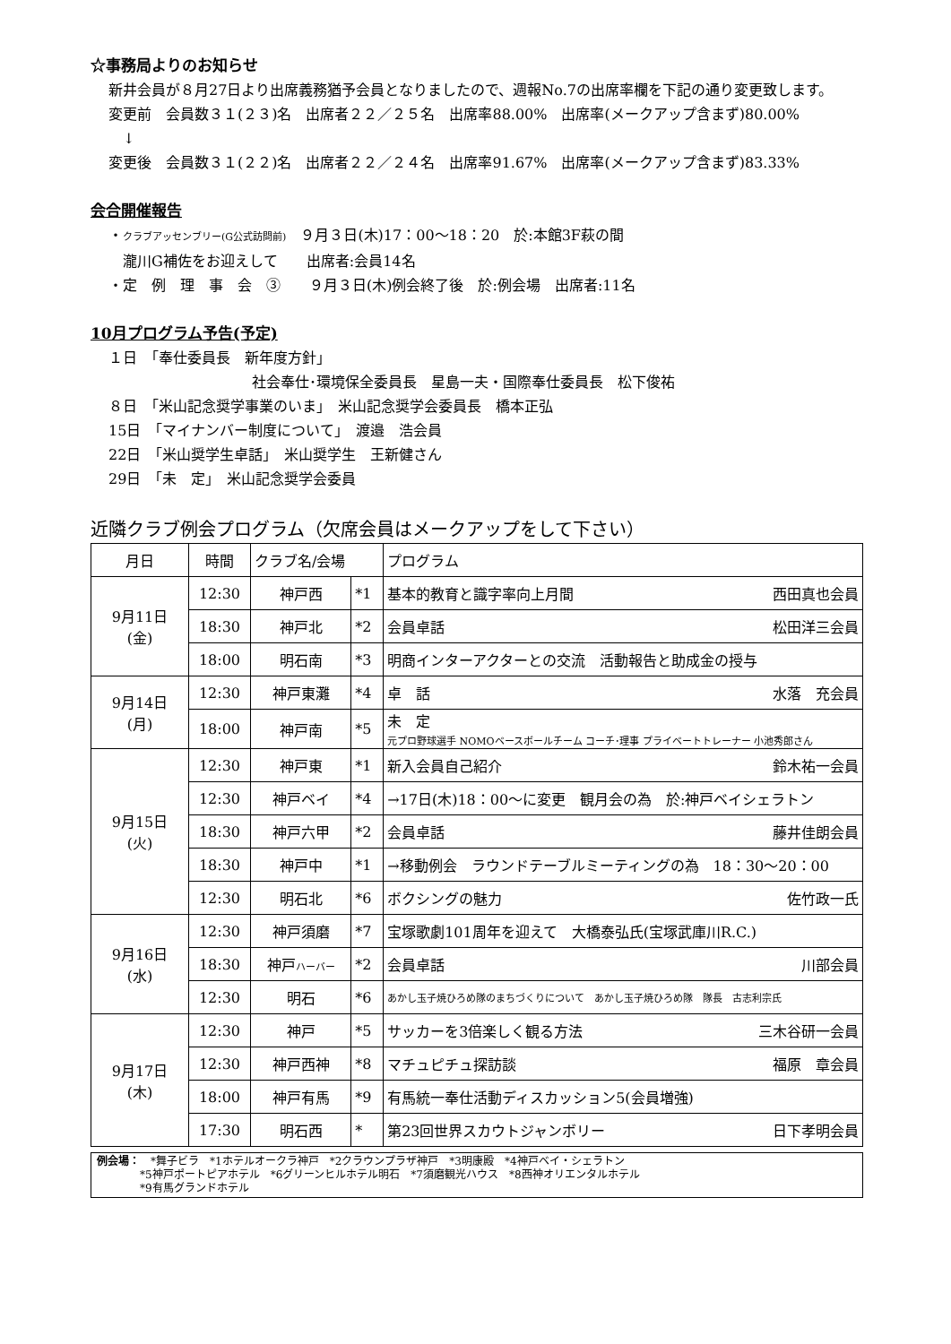☆事務局よりのお知らせ
新井会員が８月27日より出席義務猶予会員となりましたので、週報No.7の出席率欄を下記の通り変更致します。
変更前　会員数３１(２３)名　出席者２２／２５名　出席率88.00%　出席率(メークアップ含まず)80.00%
　↓
変更後　会員数３１(２２)名　出席者２２／２４名　出席率91.67%　出席率(メークアップ含まず)83.33%
会合開催報告
・クラブアッセンブリー(G公式訪問前)　９月３日(木)17：00～18：20　於:本館3F萩の間
　瀧川G補佐をお迎えして　　出席者:会員14名
・定　例　理　事　会　③　　９月３日(木)例会終了後　於:例会場　出席者:11名
10月プログラム予告(予定)
１日　「奉仕委員長　新年度方針」
社会奉仕･環境保全委員長　星島一夫・国際奉仕委員長　松下俊祐
８日　「米山記念奨学事業のいま」　米山記念奨学会委員長　橋本正弘
15日　「マイナンバー制度について」　渡邉　浩会員
22日　「米山奨学生卓話」　米山奨学生　王新健さん
29日　「未　定」　米山記念奨学会委員
近隣クラブ例会プログラム（欠席会員はメークアップをして下さい）
| 月日 | 時間 | クラブ名/会場 | | プログラム |
| 9月11日 (金) | 12:30 | 神戸西 | *1 | 基本的教育と識字率向上月間 西田真也会員 |
| | 18:30 | 神戸北 | *2 | 会員卓話 松田洋三会員 |
| | 18:00 | 明石南 | *3 | 明商インターアクターとの交流 活動報告と助成金の授与 |
| 9月14日 (月) | 12:30 | 神戸東灘 | *4 | 卓 話 水落 充会員 |
| | 18:00 | 神戸南 | *5 | 未 定 元プロ野球選手 NOMOベースボールチーム コーチ･理事 プライベートトレーナー 小池秀郎さん |
| 9月15日 (火) | 12:30 | 神戸東 | *1 | 新入会員自己紹介 鈴木祐一会員 |
| | 12:30 | 神戸ベイ | *4 | →17日(木)18：00～に変更 観月会の為 於:神戸ベイシェラトン |
| | 18:30 | 神戸六甲 | *2 | 会員卓話 藤井佳朗会員 |
| | 18:30 | 神戸中 | *1 | →移動例会 ラウンドテーブルミーティングの為 18：30～20：00 |
| | 12:30 | 明石北 | *6 | ボクシングの魅力 佐竹政一氏 |
| 9月16日 (水) | 12:30 | 神戸須磨 | *7 | 宝塚歌劇101周年を迎えて 大橋泰弘氏(宝塚武庫川R.C.) |
| | 18:30 | 神戸 ハーバー | *2 | 会員卓話 川部会員 |
| | 12:30 | 明石 | *6 | あかし玉子焼ひろめ隊のまちづくりについて あかし玉子焼ひろめ隊 隊長 古志利宗氏 |
| 9月17日 (木) | 12:30 | 神戸 | *5 | サッカーを3倍楽しく観る方法 三木谷研一会員 |
| | 12:30 | 神戸西神 | *8 | マチュピチュ探訪談 福原 章会員 |
| | 18:00 | 神戸有馬 | *9 | 有馬統一奉仕活動ディスカッション5(会員増強) |
| | 17:30 | 明石西 | * | 第23回世界スカウトジャンボリー 日下孝明会員 |
例会場：　*舞子ビラ　*1ホテルオークラ神戸　*2クラウンプラザ神戸　*3明康殿　*4神戸ベイ・シェラトン
　　　　*5神戸ポートピアホテル　*6グリーンヒルホテル明石　*7須磨観光ハウス　*8西神オリエンタルホテル
　　　　*9有馬グランドホテル